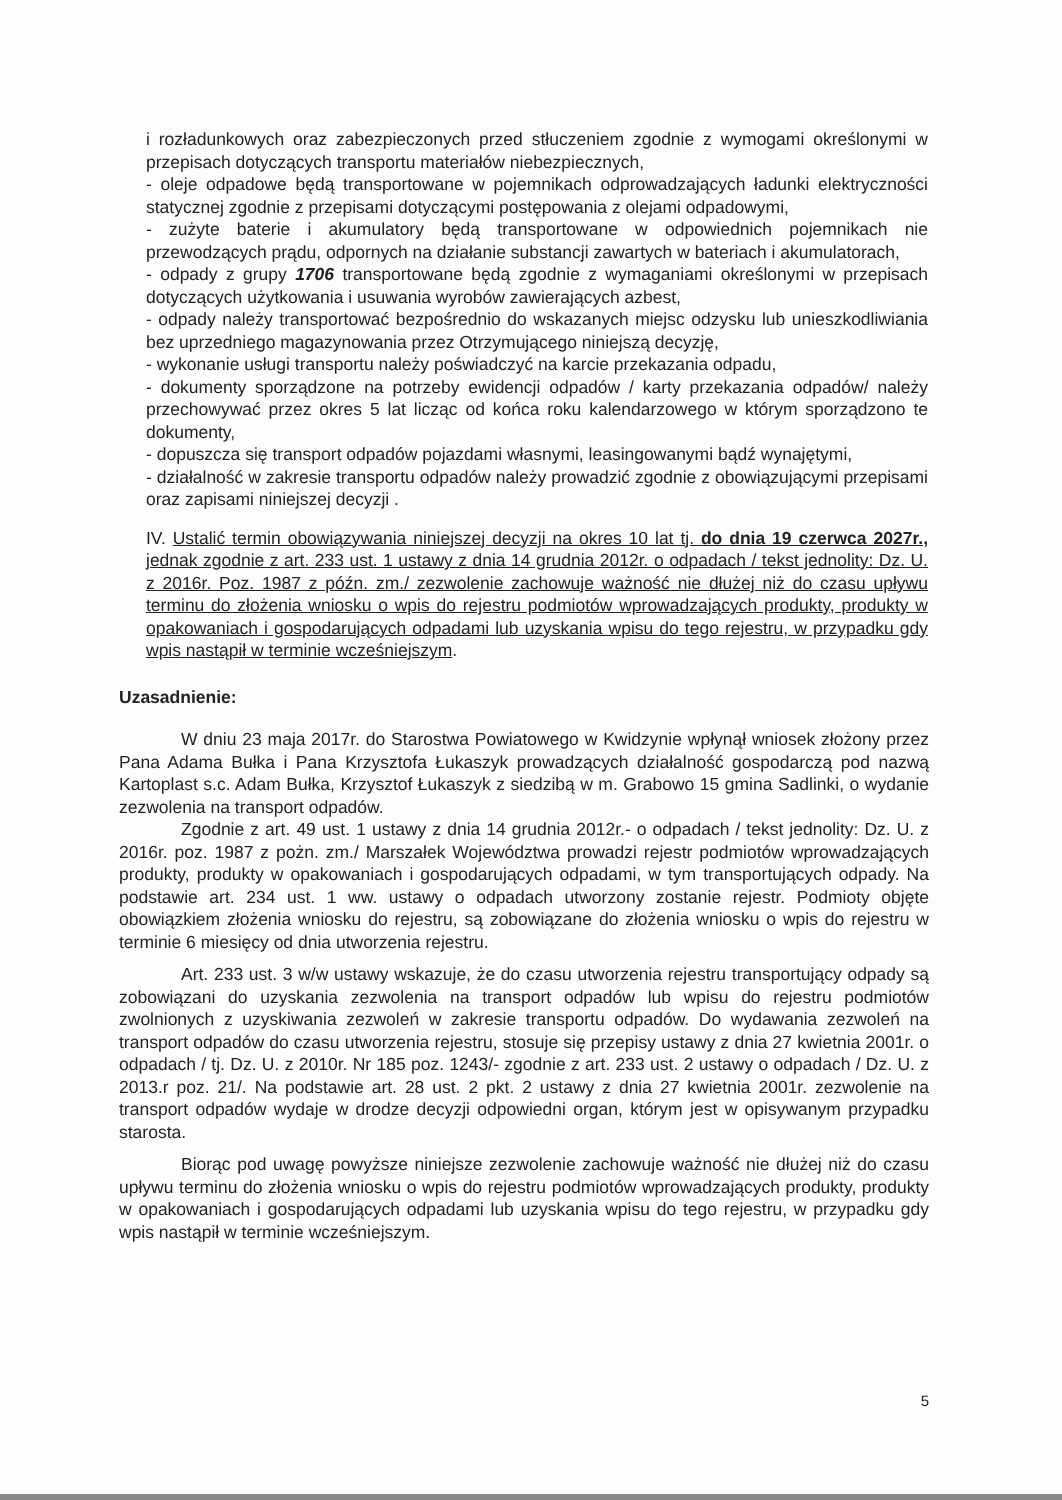i rozładunkowych oraz zabezpieczonych przed stłuczeniem zgodnie z wymogami określonymi w przepisach dotyczących transportu materiałów niebezpiecznych,
- oleje odpadowe będą transportowane w pojemnikach odprowadzających ładunki elektryczności statycznej zgodnie z przepisami dotyczącymi postępowania z olejami odpadowymi,
- zużyte baterie i akumulatory będą transportowane w odpowiednich pojemnikach nie przewodzących prądu, odpornych na działanie substancji zawartych w bateriach i akumulatorach,
- odpady z grupy 1706 transportowane będą zgodnie z wymaganiami określonymi w przepisach dotyczących użytkowania i usuwania wyrobów zawierających azbest,
- odpady należy transportować bezpośrednio do wskazanych miejsc odzysku lub unieszkodliwiania bez uprzedniego magazynowania przez Otrzymującego niniejszą decyzję,
- wykonanie usługi transportu należy poświadczyć na karcie przekazania odpadu,
- dokumenty sporządzone na potrzeby ewidencji odpadów / karty przekazania odpadów/ należy przechowywać przez okres 5 lat licząc od końca roku kalendarzowego w którym sporządzono te dokumenty,
- dopuszcza się transport odpadów pojazdami własnymi, leasingowanymi bądź wynajętymi,
- działalność w zakresie transportu odpadów należy prowadzić zgodnie z obowiązującymi przepisami oraz zapisami niniejszej decyzji .
IV. Ustalić termin obowiązywania niniejszej decyzji na okres 10 lat tj. do dnia 19 czerwca 2027r., jednak zgodnie z art. 233 ust. 1 ustawy z dnia 14 grudnia 2012r. o odpadach / tekst jednolity: Dz. U. z 2016r. Poz. 1987 z późn. zm./ zezwolenie zachowuje ważność nie dłużej niż do czasu upływu terminu do złożenia wniosku o wpis do rejestru podmiotów wprowadzających produkty, produkty w opakowaniach i gospodarujących odpadami lub uzyskania wpisu do tego rejestru, w przypadku gdy wpis nastąpił w terminie wcześniejszym.
Uzasadnienie:
W dniu 23 maja 2017r. do Starostwa Powiatowego w Kwidzynie wpłynął wniosek złożony przez Pana Adama Bułka i Pana Krzysztofa Łukaszyk prowadzących działalność gospodarczą pod nazwą Kartoplast s.c. Adam Bułka, Krzysztof Łukaszyk z siedzibą w m. Grabowo 15 gmina Sadlinki, o wydanie zezwolenia na transport odpadów.
Zgodnie z art. 49 ust. 1 ustawy z dnia 14 grudnia 2012r.- o odpadach / tekst jednolity: Dz. U. z 2016r. poz. 1987 z pożn. zm./ Marszałek Województwa prowadzi rejestr podmiotów wprowadzających produkty, produkty w opakowaniach i gospodarujących odpadami, w tym transportujących odpady. Na podstawie art. 234 ust. 1 ww. ustawy o odpadach utworzony zostanie rejestr. Podmioty objęte obowiązkiem złożenia wniosku do rejestru, są zobowiązane do złożenia wniosku o wpis do rejestru w terminie 6 miesięcy od dnia utworzenia rejestru.
Art. 233 ust. 3 w/w ustawy wskazuje, że do czasu utworzenia rejestru transportujący odpady są zobowiązani do uzyskania zezwolenia na transport odpadów lub wpisu do rejestru podmiotów zwolnionych z uzyskiwania zezwoleń w zakresie transportu odpadów. Do wydawania zezwoleń na transport odpadów do czasu utworzenia rejestru, stosuje się przepisy ustawy z dnia 27 kwietnia 2001r. o odpadach / tj. Dz. U. z 2010r. Nr 185 poz. 1243/- zgodnie z art. 233 ust. 2 ustawy o odpadach / Dz. U. z 2013.r poz. 21/. Na podstawie art. 28 ust. 2 pkt. 2 ustawy z dnia 27 kwietnia 2001r. zezwolenie na transport odpadów wydaje w drodze decyzji odpowiedni organ, którym jest w opisywanym przypadku starosta.
Biorąc pod uwagę powyższe niniejsze zezwolenie zachowuje ważność nie dłużej niż do czasu upływu terminu do złożenia wniosku o wpis do rejestru podmiotów wprowadzających produkty, produkty w opakowaniach i gospodarujących odpadami lub uzyskania wpisu do tego rejestru, w przypadku gdy wpis nastąpił w terminie wcześniejszym.
5